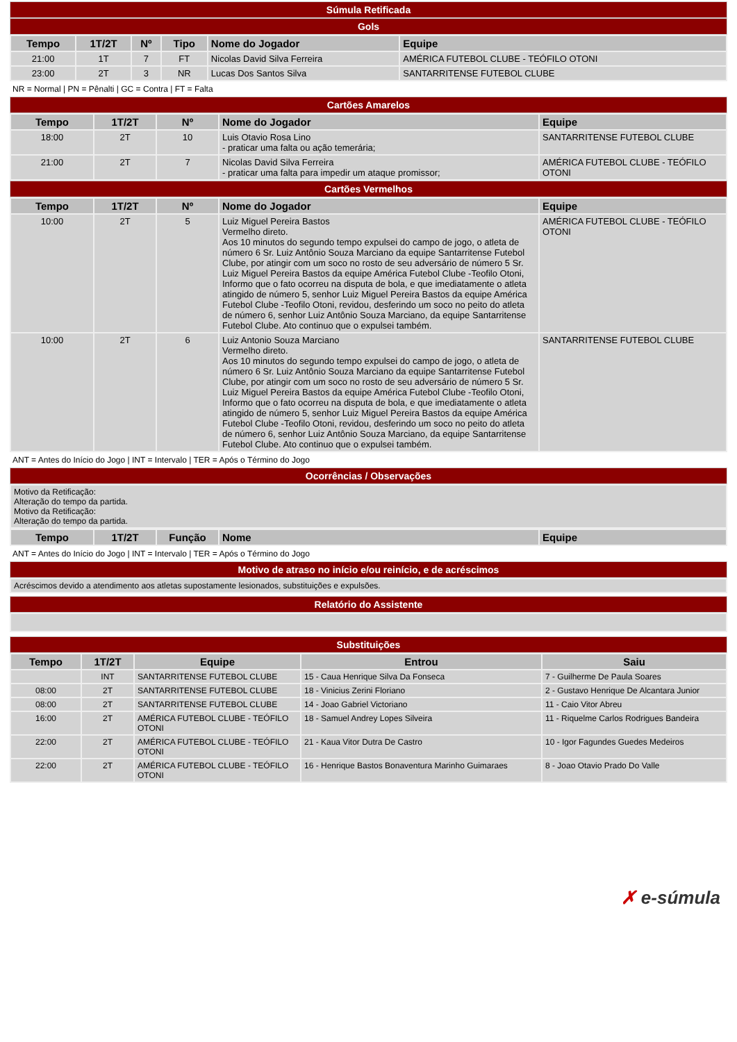Súmula Retificada
Gols
| Tempo | 1T/2T | Nº | Tipo | Nome do Jogador | Equipe |
| --- | --- | --- | --- | --- | --- |
| 21:00 | 1T | 7 | FT | Nicolas David Silva Ferreira | AMÉRICA FUTEBOL CLUBE - TEÓFILO OTONI |
| 23:00 | 2T | 3 | NR | Lucas Dos Santos Silva | SANTARRITENSE FUTEBOL CLUBE |
NR = Normal | PN = Pênalti | GC = Contra | FT = Falta
Cartões Amarelos
| Tempo | 1T/2T | Nº | Nome do Jogador | Equipe |
| --- | --- | --- | --- | --- |
| 18:00 | 2T | 10 | Luis Otavio Rosa Lino - praticar uma falta ou ação temerária; | SANTARRITENSE FUTEBOL CLUBE |
| 21:00 | 2T | 7 | Nicolas David Silva Ferreira - praticar uma falta para impedir um ataque promissor; | AMÉRICA FUTEBOL CLUBE - TEÓFILO OTONI |
Cartões Vermelhos
| Tempo | 1T/2T | Nº | Nome do Jogador | Equipe |
| --- | --- | --- | --- | --- |
| 10:00 | 2T | 5 | Luiz Miguel Pereira Bastos Vermelho direto. Aos 10 minutos do segundo tempo expulsei do campo de jogo, o atleta de número 6 Sr. Luiz Antônio Souza Marciano da equipe Santarritense Futebol Clube, por atingir com um soco no rosto de seu adversário de número 5 Sr. Luiz Miguel Pereira Bastos da equipe América Futebol Clube -Teofilo Otoni, Informo que o fato ocorreu na disputa de bola, e que imediatamente o atleta atingido de número 5, senhor Luiz Miguel Pereira Bastos da equipe América Futebol Clube -Teofilo Otoni, revidou, desferindo um soco no peito do atleta de número 6, senhor Luiz Antônio Souza Marciano, da equipe Santarritense Futebol Clube. Ato continuo que o expulsei também. | AMÉRICA FUTEBOL CLUBE - TEÓFILO OTONI |
| 10:00 | 2T | 6 | Luiz Antonio Souza Marciano Vermelho direto. Aos 10 minutos do segundo tempo expulsei do campo de jogo, o atleta de número 6 Sr. Luiz Antônio Souza Marciano da equipe Santarritense Futebol Clube, por atingir com um soco no rosto de seu adversário de número 5 Sr. Luiz Miguel Pereira Bastos da equipe América Futebol Clube -Teofilo Otoni, Informo que o fato ocorreu na disputa de bola, e que imediatamente o atleta atingido de número 5, senhor Luiz Miguel Pereira Bastos da equipe América Futebol Clube -Teofilo Otoni, revidou, desferindo um soco no peito do atleta de número 6, senhor Luiz Antônio Souza Marciano, da equipe Santarritense Futebol Clube. Ato continuo que o expulsei também. | SANTARRITENSE FUTEBOL CLUBE |
ANT = Antes do Início do Jogo | INT = Intervalo | TER = Após o Término do Jogo
Ocorrências / Observações
| Motivo da Retificação: Alteração do tempo da partida. Motivo da Retificação: Alteração do tempo da partida. |
| Tempo | 1T/2T | Função | Nome | Equipe |
| --- | --- | --- | --- | --- |
ANT = Antes do Início do Jogo | INT = Intervalo | TER = Após o Término do Jogo
Motivo de atraso no início e/ou reinício, e de acréscimos
| Acréscimos devido a atendimento aos atletas supostamente lesionados, substituições e expulsões. |
Relatório do Assistente
Substituições
| Tempo | 1T/2T | Equipe | Entrou | Saiu |
| --- | --- | --- | --- | --- |
| | INT | SANTARRITENSE FUTEBOL CLUBE | 15 - Caua Henrique Silva Da Fonseca | 7 - Guilherme De Paula Soares |
| 08:00 | 2T | SANTARRITENSE FUTEBOL CLUBE | 18 - Vinicius Zerini Floriano | 2 - Gustavo Henrique De Alcantara Junior |
| 08:00 | 2T | SANTARRITENSE FUTEBOL CLUBE | 14 - Joao Gabriel Victoriano | 11 - Caio Vitor Abreu |
| 16:00 | 2T | AMÉRICA FUTEBOL CLUBE - TEÓFILO OTONI | 18 - Samuel Andrey Lopes Silveira | 11 - Riquelme Carlos Rodrigues Bandeira |
| 22:00 | 2T | AMÉRICA FUTEBOL CLUBE - TEÓFILO OTONI | 21 - Kaua Vitor Dutra De Castro | 10 - Igor Fagundes Guedes Medeiros |
| 22:00 | 2T | AMÉRICA FUTEBOL CLUBE - TEÓFILO OTONI | 16 - Henrique Bastos Bonaventura Marinho Guimaraes | 8 - Joao Otavio Prado Do Valle |
✗ e-súmula